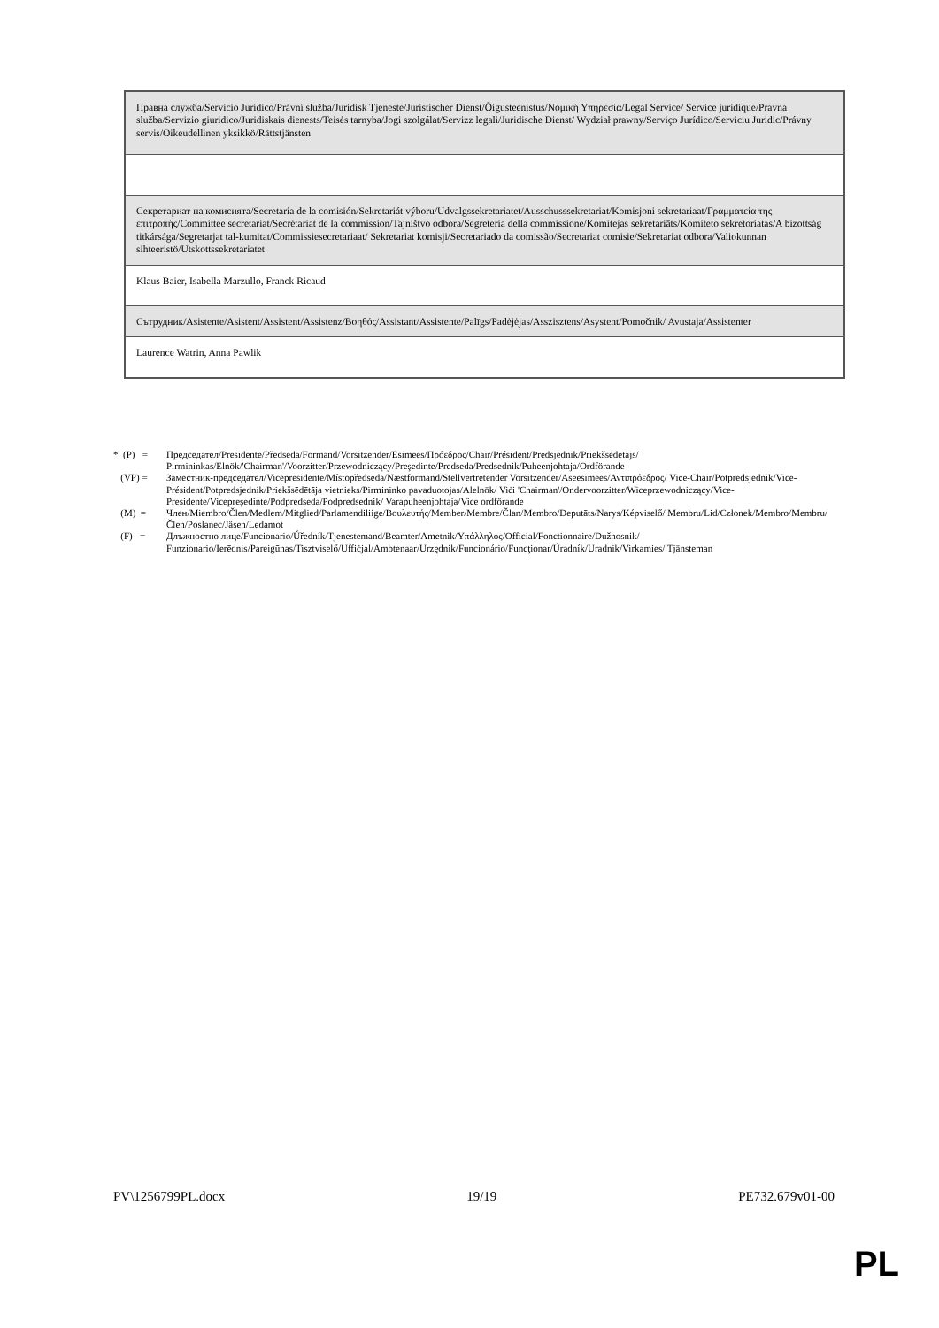| Правна служба/Servicio Jurídico/Právní služba/Juridisk Tjeneste/Juristischer Dienst/Õigusteenistus/Νομική Υπηρεσία/Legal Service/ Service juridique/Pravna služba/Servizio giuridico/Juridiskais dienests/Teisės tarnyba/Jogi szolgálat/Servizz legali/Juridische Dienst/ Wydział prawny/Serviço Jurídico/Serviciu Juridic/Právny servis/Oikeudellinen yksikkö/Rättstjänsten |
| Секретариат на комисията/Secretaría de la comisión/Sekretariát výboru/Udvalgssekretariatet/Ausschusssekretariat/Komisjoni sekretariaat/Γραμματεία της επιτροπής/Committee secretariat/Secrétariat de la commission/Tajništvo odbora/Segreteria della commissione/Komitejas sekretariāts/Komiteto sekretoriatas/A bizottság titkársága/Segretarjat tal-kumitat/Commissiesecretariaat/ Sekretariat komisji/Secretariado da comissão/Secretariat comisie/Sekretariat odbora/Valiokunnan sihteeristö/Utskottssekretariatet |
| Klaus Baier, Isabella Marzullo, Franck Ricaud |
| Сътрудник/Asistente/Asistent/Assistent/Assistenz/Βοηθός/Assistant/Assistente/Palīgs/Padėjėjas/Asszisztens/Asystent/Pomočnik/ Avustaja/Assistenter |
| Laurence Watrin, Anna Pawlik |
* (P) = Председател/Presidente/Předseda/Formand/Vorsitzender/Esimees/Πρόεδρος/Chair/Président/Predsjednik/Priekšsēdētājs/ Pirmininkas/Elnök/'Chairman'/Voorzitter/Przewodniczący/Preşedinte/Predseda/Predsednik/Puheenjohtaja/Ordförande
(VP) = Заместник-председател/Vicepresidente/Místopředseda/Næstformand/Stellvertretender Vorsitzender/Aseesimees/Αντιπρόεδρος/ Vice-Chair/Potpredsjednik/Vice-Président/Potpredsjednik/Priekšsēdētāja vietnieks/Pirmininko pavaduotojas/Alelnök/ Viċi 'Chairman'/Ondervoorzitter/Wiceprzewodniczący/Vice-Presidente/Vicepreşedinte/Podpredseda/Podpredsednik/ Varapuheenjohtaja/Vice ordförande
(M) = Член/Miembro/Člen/Medlem/Mitglied/Parlamendiliige/Βουλευτής/Member/Membre/Član/Membro/Deputāts/Narys/Képviselő/ Membru/Lid/Członek/Membro/Membru/Člen/Poslanec/Jäsen/Ledamot
(F) = Длъжностно лице/Funcionario/Úředník/Tjenestemand/Beamter/Ametnik/Υπάλληλος/Official/Fonctionnaire/Dužnosnik/ Funzionario/Ierēdnis/Pareigūnas/Tisztviselő/Uffiċjal/Ambtenaar/Urzędnik/Funcionário/Funcţionar/Úradník/Uradnik/Virkamies/ Tjänsteman
PV\1256799PL.docx 19/19 PE732.679v01-00
PL